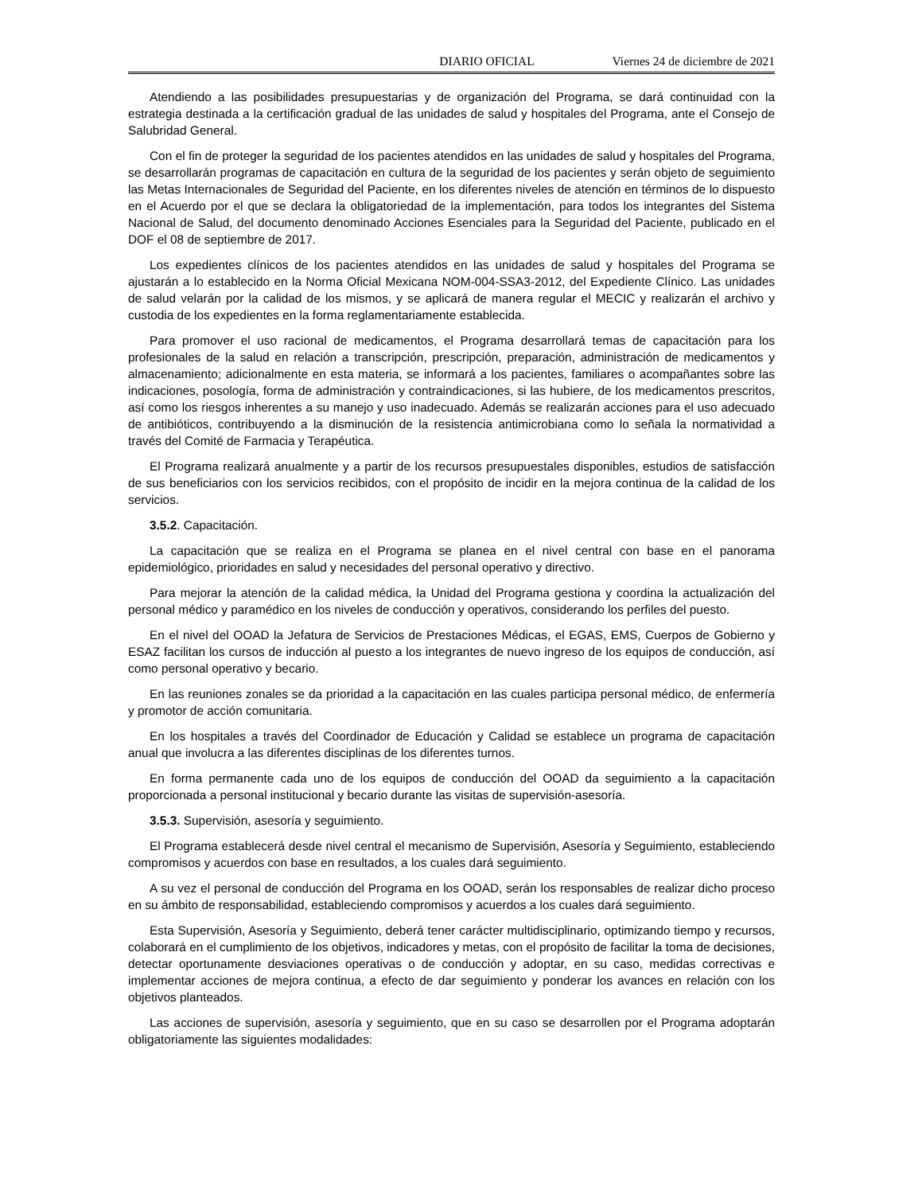DIARIO OFICIAL Viernes 24 de diciembre de 2021
Atendiendo a las posibilidades presupuestarias y de organización del Programa, se dará continuidad con la estrategia destinada a la certificación gradual de las unidades de salud y hospitales del Programa, ante el Consejo de Salubridad General.
Con el fin de proteger la seguridad de los pacientes atendidos en las unidades de salud y hospitales del Programa, se desarrollarán programas de capacitación en cultura de la seguridad de los pacientes y serán objeto de seguimiento las Metas Internacionales de Seguridad del Paciente, en los diferentes niveles de atención en términos de lo dispuesto en el Acuerdo por el que se declara la obligatoriedad de la implementación, para todos los integrantes del Sistema Nacional de Salud, del documento denominado Acciones Esenciales para la Seguridad del Paciente, publicado en el DOF el 08 de septiembre de 2017.
Los expedientes clínicos de los pacientes atendidos en las unidades de salud y hospitales del Programa se ajustarán a lo establecido en la Norma Oficial Mexicana NOM-004-SSA3-2012, del Expediente Clínico. Las unidades de salud velarán por la calidad de los mismos, y se aplicará de manera regular el MECIC y realizarán el archivo y custodia de los expedientes en la forma reglamentariamente establecida.
Para promover el uso racional de medicamentos, el Programa desarrollará temas de capacitación para los profesionales de la salud en relación a transcripción, prescripción, preparación, administración de medicamentos y almacenamiento; adicionalmente en esta materia, se informará a los pacientes, familiares o acompañantes sobre las indicaciones, posología, forma de administración y contraindicaciones, si las hubiere, de los medicamentos prescritos, así como los riesgos inherentes a su manejo y uso inadecuado. Además se realizarán acciones para el uso adecuado de antibióticos, contribuyendo a la disminución de la resistencia antimicrobiana como lo señala la normatividad a través del Comité de Farmacia y Terapéutica.
El Programa realizará anualmente y a partir de los recursos presupuestales disponibles, estudios de satisfacción de sus beneficiarios con los servicios recibidos, con el propósito de incidir en la mejora continua de la calidad de los servicios.
3.5.2. Capacitación.
La capacitación que se realiza en el Programa se planea en el nivel central con base en el panorama epidemiológico, prioridades en salud y necesidades del personal operativo y directivo.
Para mejorar la atención de la calidad médica, la Unidad del Programa gestiona y coordina la actualización del personal médico y paramédico en los niveles de conducción y operativos, considerando los perfiles del puesto.
En el nivel del OOAD la Jefatura de Servicios de Prestaciones Médicas, el EGAS, EMS, Cuerpos de Gobierno y ESAZ facilitan los cursos de inducción al puesto a los integrantes de nuevo ingreso de los equipos de conducción, así como personal operativo y becario.
En las reuniones zonales se da prioridad a la capacitación en las cuales participa personal médico, de enfermería y promotor de acción comunitaria.
En los hospitales a través del Coordinador de Educación y Calidad se establece un programa de capacitación anual que involucra a las diferentes disciplinas de los diferentes turnos.
En forma permanente cada uno de los equipos de conducción del OOAD da seguimiento a la capacitación proporcionada a personal institucional y becario durante las visitas de supervisión-asesoría.
3.5.3. Supervisión, asesoría y seguimiento.
El Programa establecerá desde nivel central el mecanismo de Supervisión, Asesoría y Seguimiento, estableciendo compromisos y acuerdos con base en resultados, a los cuales dará seguimiento.
A su vez el personal de conducción del Programa en los OOAD, serán los responsables de realizar dicho proceso en su ámbito de responsabilidad, estableciendo compromisos y acuerdos a los cuales dará seguimiento.
Esta Supervisión, Asesoría y Seguimiento, deberá tener carácter multidisciplinario, optimizando tiempo y recursos, colaborará en el cumplimiento de los objetivos, indicadores y metas, con el propósito de facilitar la toma de decisiones, detectar oportunamente desviaciones operativas o de conducción y adoptar, en su caso, medidas correctivas e implementar acciones de mejora continua, a efecto de dar seguimiento y ponderar los avances en relación con los objetivos planteados.
Las acciones de supervisión, asesoría y seguimiento, que en su caso se desarrollen por el Programa adoptarán obligatoriamente las siguientes modalidades: